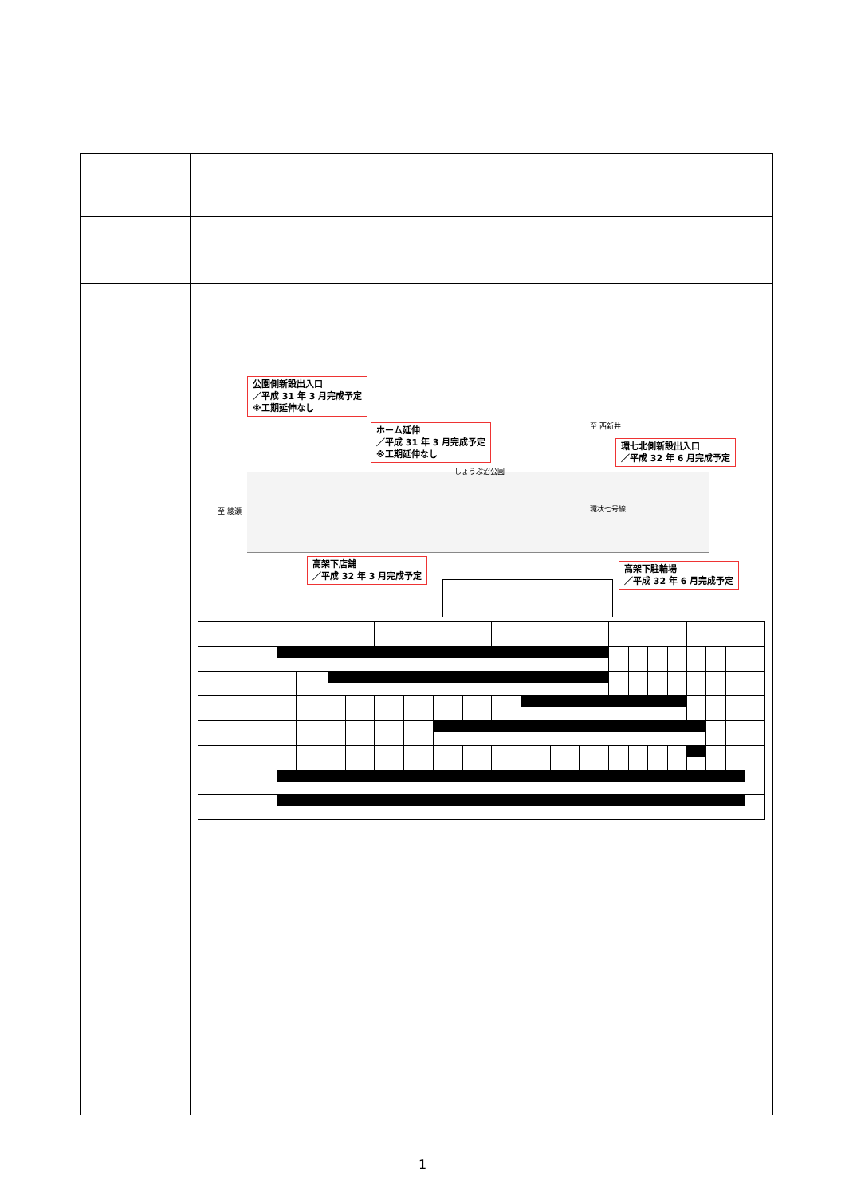| | 公園側新設出入口 ／平成 31 年 3 月完成予定 ※工期延伸なし ホーム延伸 ／平成 31 年 3 月完成予定 ※工期延伸なし 至 西新井 環七北側新設出入口 ／平成 32 年 6 月完成予定 しょうぶ沼公園 至 綾瀬 環状七号線 高架下店舗 ／平成 32 年 3 月完成予定 高架下駐輪場 ／平成 32 年 6 月完成予定 |
1